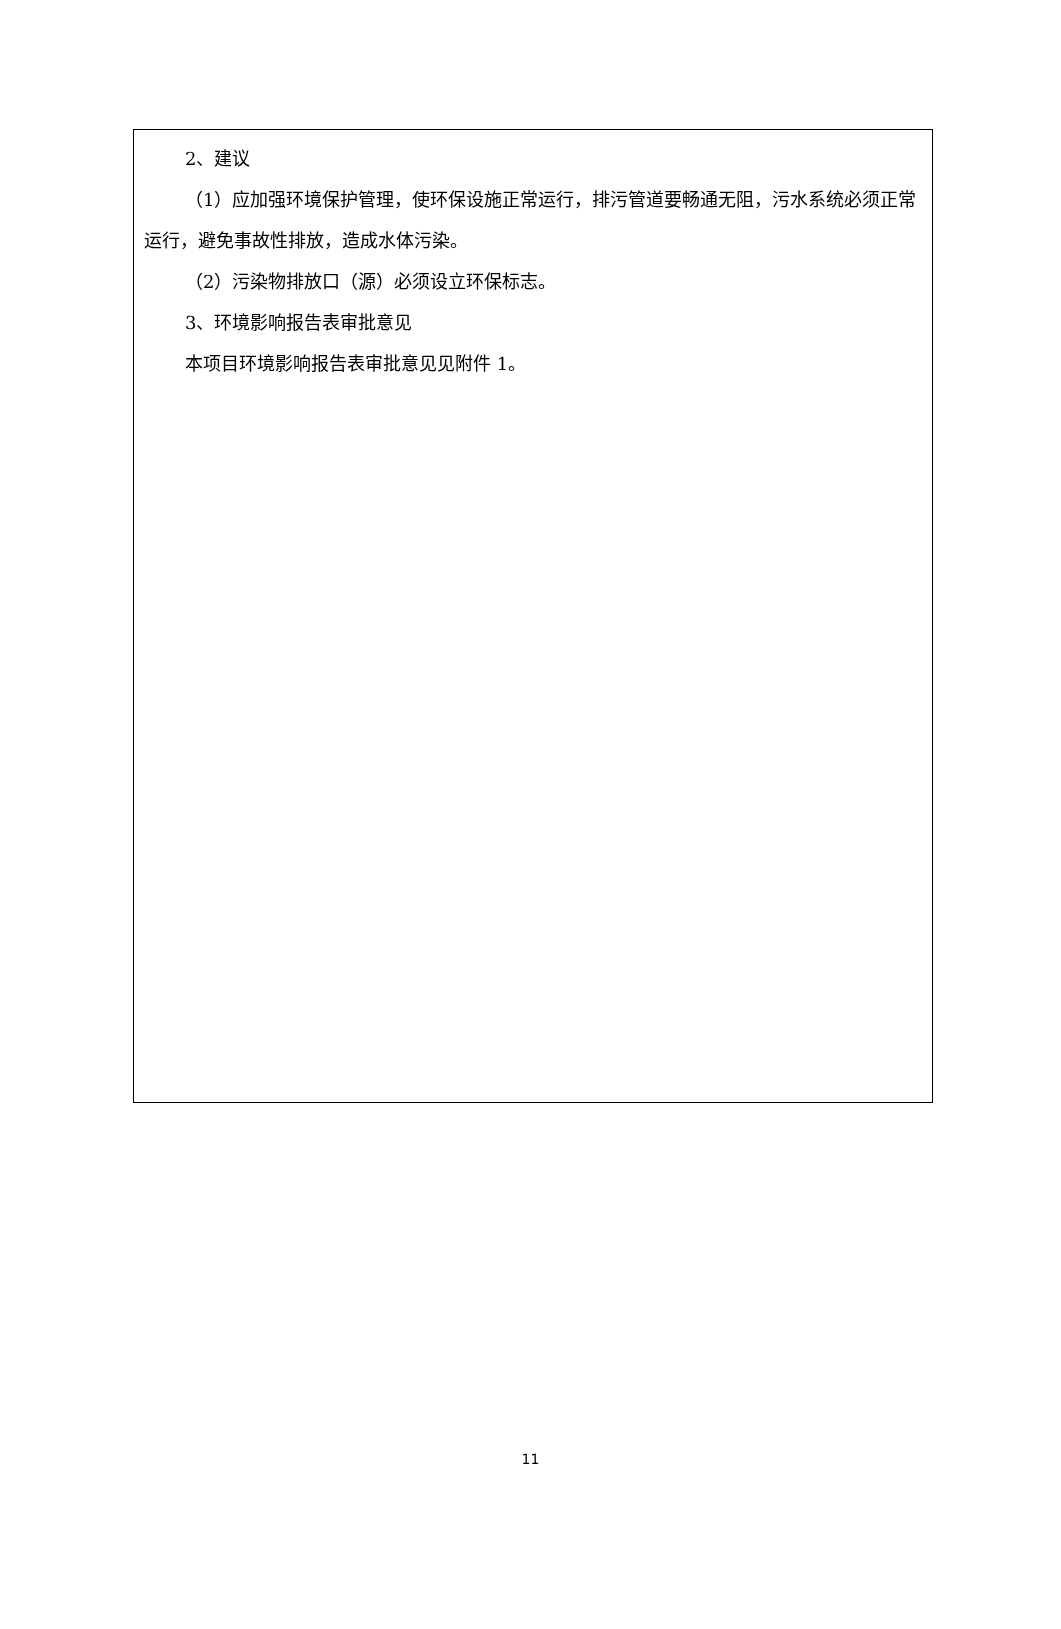2、建议
（1）应加强环境保护管理，使环保设施正常运行，排污管道要畅通无阻，污水系统必须正常运行，避免事故性排放，造成水体污染。
（2）污染物排放口（源）必须设立环保标志。
3、环境影响报告表审批意见
本项目环境影响报告表审批意见见附件 1。
11